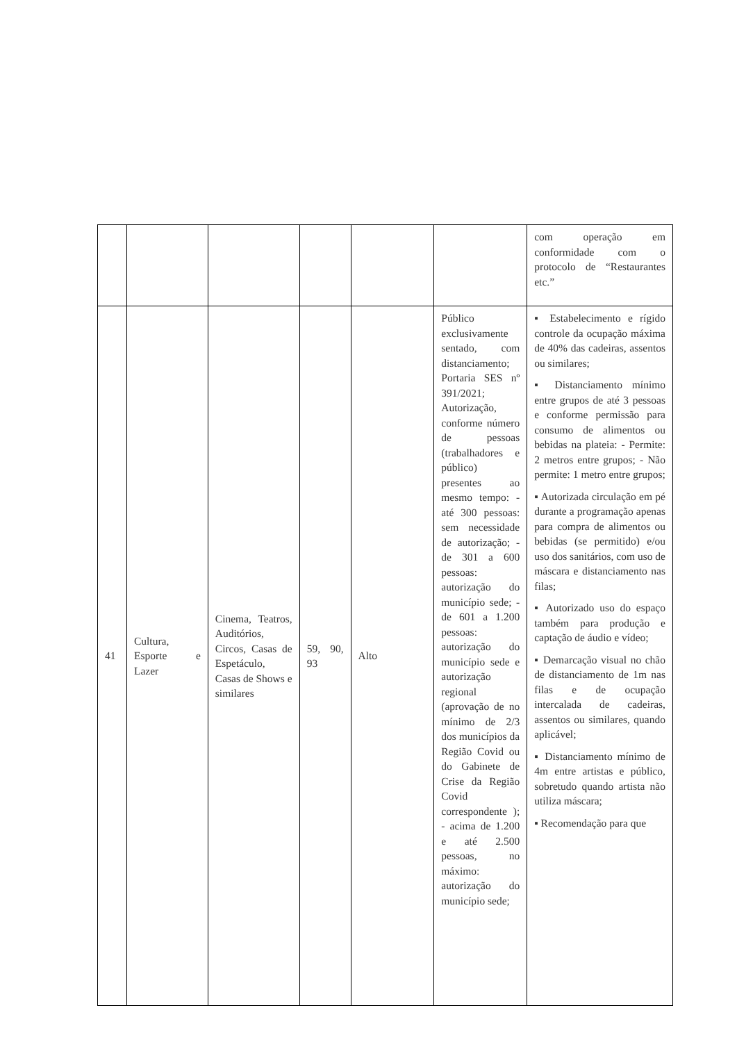| | | | | | | com operação em conformidade com o protocolo de “Restaurantes etc.” |
| 41 | Cultura, Esporte e Lazer | Cinema, Teatros, Auditórios, Circos, Casas de Espetáculo, Casas de Shows e similares | 59, 90, 93 | Alto | Público exclusivamente sentado, com distanciamento; Portaria SES nº 391/2021; Autorização, conforme número de pessoas (trabalhadores e público) presentes ao mesmo tempo: - até 300 pessoas: sem necessidade de autorização; - de 301 a 600 pessoas: autorização do município sede; - de 601 a 1.200 pessoas: autorização do município sede e autorização regional (aprovação de no mínimo de 2/3 dos municípios da Região Covid ou do Gabinete de Crise da Região Covid correspondente ); - acima de 1.200 e até 2.500 pessoas, no máximo: autorização do município sede; | ▪ Estabelecimento e rígido controle da ocupação máxima de 40% das cadeiras, assentos ou similares; ▪ Distanciamento mínimo entre grupos de até 3 pessoas e conforme permissão para consumo de alimentos ou bebidas na plateia: - Permite: 2 metros entre grupos; - Não permite: 1 metro entre grupos; ▪ Autorizada circulação em pé durante a programação apenas para compra de alimentos ou bebidas (se permitido) e/ou uso dos sanitários, com uso de máscara e distanciamento nas filas; ▪ Autorizado uso do espaço também para produção e captação de áudio e vídeo; ▪ Demarcação visual no chão de distanciamento de 1m nas filas e de ocupação intercalada de cadeiras, assentos ou similares, quando aplicável; ▪ Distanciamento mínimo de 4m entre artistas e público, sobretudo quando artista não utiliza máscara; ▪ Recomendação para que |